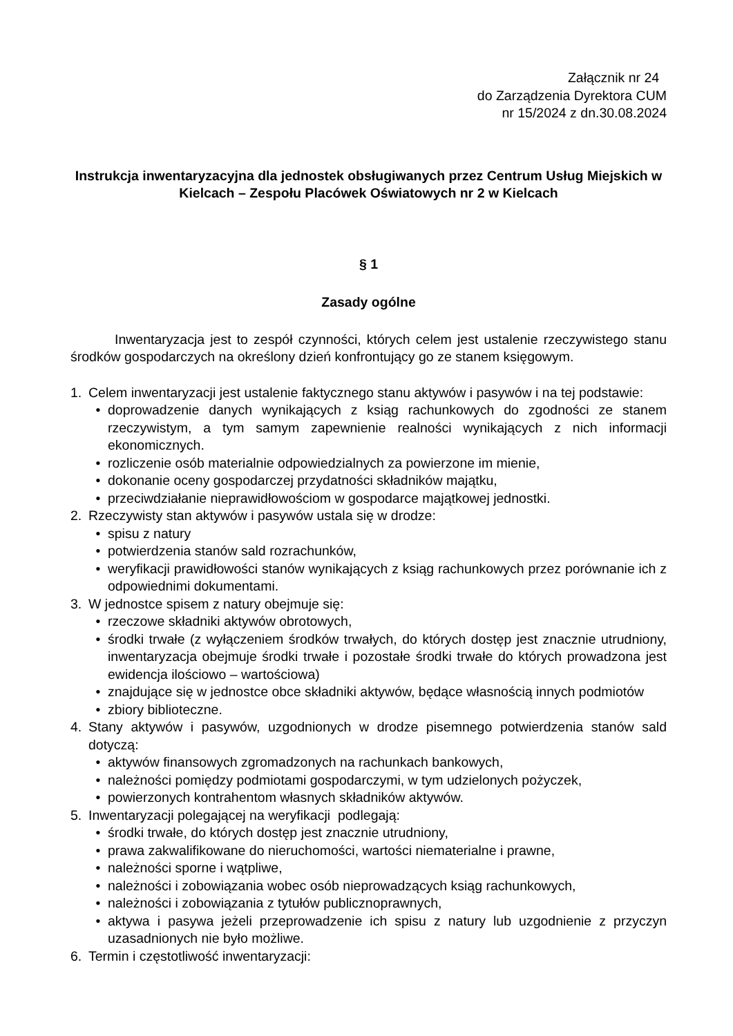Załącznik nr 24
do Zarządzenia Dyrektora CUM
nr 15/2024 z dn.30.08.2024
Instrukcja inwentaryzacyjna dla jednostek obsługiwanych przez Centrum Usług Miejskich w Kielcach – Zespołu Placówek Oświatowych nr 2 w Kielcach
§ 1
Zasady ogólne
Inwentaryzacja jest to zespół czynności, których celem jest ustalenie rzeczywistego stanu środków gospodarczych na określony dzień konfrontujący go ze stanem księgowym.
1. Celem inwentaryzacji jest ustalenie faktycznego stanu aktywów i pasywów i na tej podstawie:
• doprowadzenie danych wynikających z ksiąg rachunkowych do zgodności ze stanem rzeczywistym, a tym samym zapewnienie realności wynikających z nich informacji ekonomicznych.
• rozliczenie osób materialnie odpowiedzialnych za powierzone im mienie,
• dokonanie oceny gospodarczej przydatności składników majątku,
• przeciwdziałanie nieprawidłowościom w gospodarce majątkowej jednostki.
2. Rzeczywisty stan aktywów i pasywów ustala się w drodze:
• spisu z natury
• potwierdzenia stanów sald rozrachunków,
• weryfikacji prawidłowości stanów wynikających z ksiąg rachunkowych przez porównanie ich z odpowiednimi dokumentami.
3. W jednostce spisem z natury obejmuje się:
• rzeczowe składniki aktywów obrotowych,
• środki trwałe (z wyłączeniem środków trwałych, do których dostęp jest znacznie utrudniony, inwentaryzacja obejmuje środki trwałe i pozostałe środki trwałe do których prowadzona jest ewidencja ilościowo – wartościowa)
• znajdujące się w jednostce obce składniki aktywów, będące własnością innych podmiotów
• zbiory biblioteczne.
4. Stany aktywów i pasywów, uzgodnionych w drodze pisemnego potwierdzenia stanów sald dotyczą:
• aktywów finansowych zgromadzonych na rachunkach bankowych,
• należności pomiędzy podmiotami gospodarczymi, w tym udzielonych pożyczek,
• powierzonych kontrahentom własnych składników aktywów.
5. Inwentaryzacji polegającej na weryfikacji podlegają:
• środki trwałe, do których dostęp jest znacznie utrudniony,
• prawa zakwalifikowane do nieruchomości, wartości niematerialne i prawne,
• należności sporne i wątpliwe,
• należności i zobowiązania wobec osób nieprowadzących ksiąg rachunkowych,
• należności i zobowiązania z tytułów publicznoprawnych,
• aktywa i pasywa jeżeli przeprowadzenie ich spisu z natury lub uzgodnienie z przyczyn uzasadnionych nie było możliwe.
6. Termin i częstotliwość inwentaryzacji: